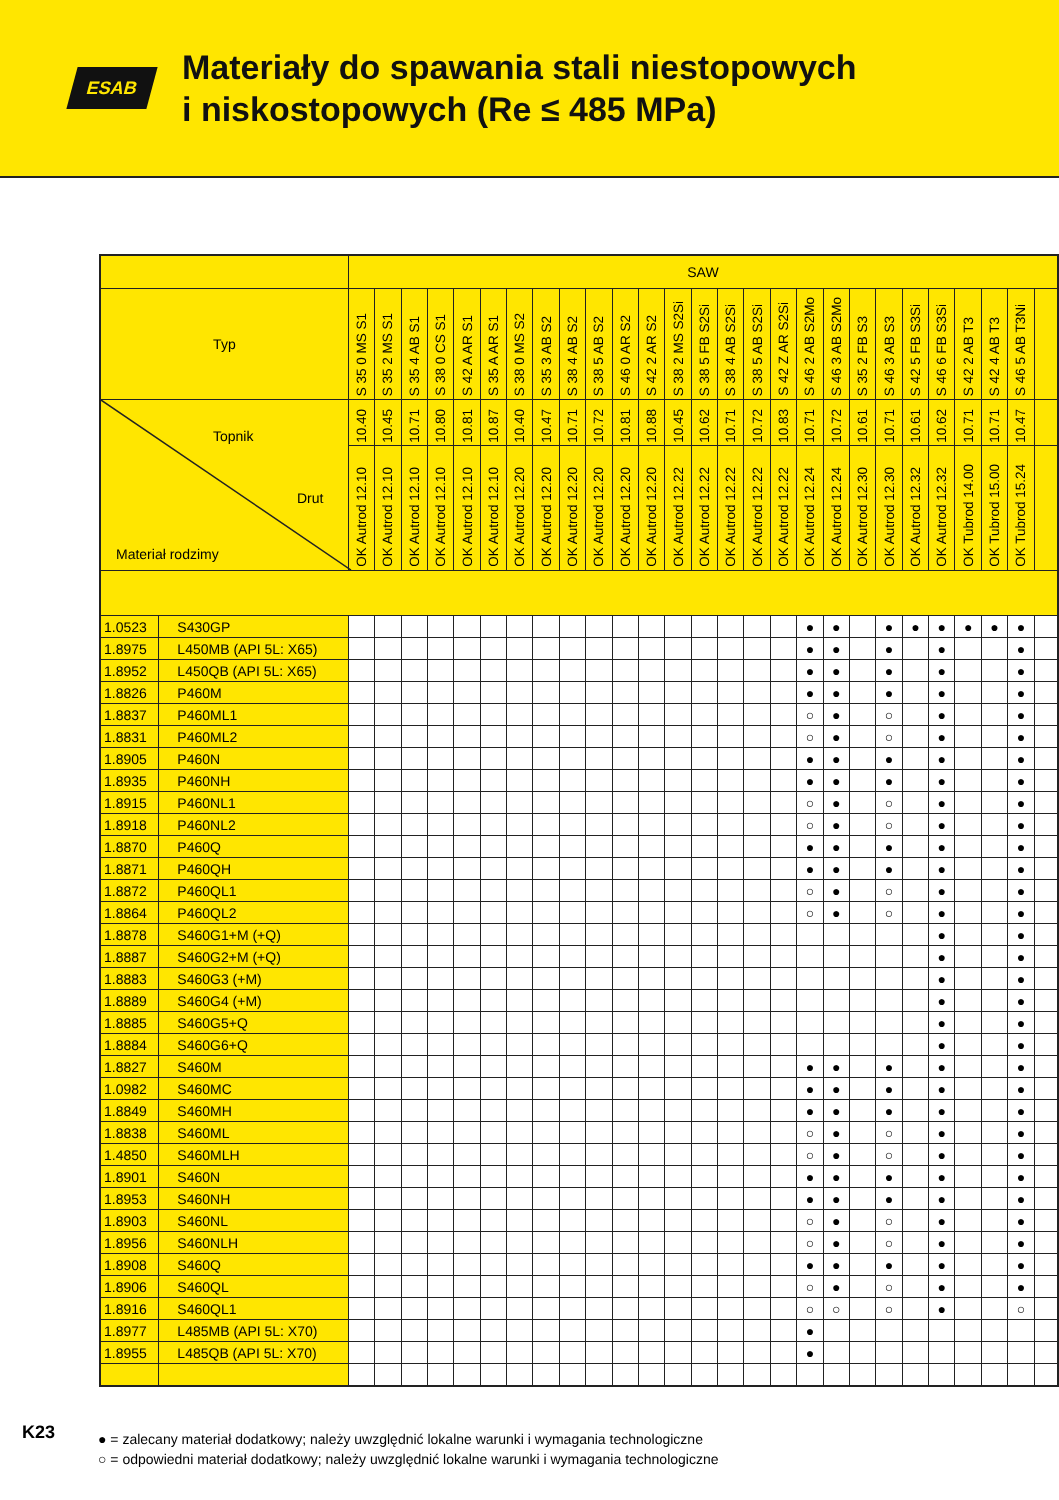ESAB
Materiały do spawania stali niestopowych
i niskostopowych (Re ≤ 485 MPa)
| | | SAW | | | | | | | | | | | | | | | | | | | | | | | | | | |
| Typ | | S 35 0 MS S1 | S 35 2 MS S1 | S 35 4 AB S1 | S 38 0 CS S1 | S 42 A AR S1 | S 35 A AR S1 | S 38 0 MS S2 | S 35 3 AB S2 | S 38 4 AB S2 | S 38 5 AB S2 | S 46 0 AR S2 | S 42 2 AR S2 | S 38 2 MS S2Si | S 38 5 FB S2Si | S 38 4 AB S2Si | S 38 5 AB S2Si | S 42 Z AR S2Si | S 46 2 AB S2Mo | S 46 3 AB S2Mo | S 35 2 FB S3 | S 46 3 AB S3 | S 42 5 FB S3Si | S 46 6 FB S3Si | S 42 2 AB T3 | S 42 4 AB T3 | S 46 5 AB T3Ni | |
| Topnik Drut Materiał rodzimy | | 10.40 | 10.45 | 10.71 | 10.80 | 10.81 | 10.87 | 10.40 | 10.47 | 10.71 | 10.72 | 10.81 | 10.88 | 10.45 | 10.62 | 10.71 | 10.72 | 10.83 | 10.71 | 10.72 | 10.61 | 10.71 | 10.61 | 10.62 | 10.71 | 10.71 | 10.47 | |
| | | OK Autrod 12.10 | OK Autrod 12.10 | OK Autrod 12.10 | OK Autrod 12.10 | OK Autrod 12.10 | OK Autrod 12.10 | OK Autrod 12.20 | OK Autrod 12.20 | OK Autrod 12.20 | OK Autrod 12.20 | OK Autrod 12.20 | OK Autrod 12.20 | OK Autrod 12.22 | OK Autrod 12.22 | OK Autrod 12.22 | OK Autrod 12.22 | OK Autrod 12.22 | OK Autrod 12.24 | OK Autrod 12.24 | OK Autrod 12.30 | OK Autrod 12.30 | OK Autrod 12.32 | OK Autrod 12.32 | OK Tubrod 14.00 | OK Tubrod 15.00 | OK Tubrod 15.24 | |
| 1.0523 | S430GP | | | | | | | | | | | | | | | | | | ● | ● | | ● | ● | ● | ● | ● | ● | |
| 1.8975 | L450MB (API 5L: X65) | | | | | | | | | | | | | | | | | | ● | ● | | ● | | ● | | | ● | |
| 1.8952 | L450QB (API 5L: X65) | | | | | | | | | | | | | | | | | | ● | ● | | ● | | ● | | | ● | |
| 1.8826 | P460M | | | | | | | | | | | | | | | | | | ● | ● | | ● | | ● | | | ● | |
| 1.8837 | P460ML1 | | | | | | | | | | | | | | | | | | ○ | ● | | ○ | | ● | | | ● | |
| 1.8831 | P460ML2 | | | | | | | | | | | | | | | | | | ○ | ● | | ○ | | ● | | | ● | |
| 1.8905 | P460N | | | | | | | | | | | | | | | | | | ● | ● | | ● | | ● | | | ● | |
| 1.8935 | P460NH | | | | | | | | | | | | | | | | | | ● | ● | | ● | | ● | | | ● | |
| 1.8915 | P460NL1 | | | | | | | | | | | | | | | | | | ○ | ● | | ○ | | ● | | | ● | |
| 1.8918 | P460NL2 | | | | | | | | | | | | | | | | | | ○ | ● | | ○ | | ● | | | ● | |
| 1.8870 | P460Q | | | | | | | | | | | | | | | | | | ● | ● | | ● | | ● | | | ● | |
| 1.8871 | P460QH | | | | | | | | | | | | | | | | | | ● | ● | | ● | | ● | | | ● | |
| 1.8872 | P460QL1 | | | | | | | | | | | | | | | | | | ○ | ● | | ○ | | ● | | | ● | |
| 1.8864 | P460QL2 | | | | | | | | | | | | | | | | | | ○ | ● | | ○ | | ● | | | ● | |
| 1.8878 | S460G1+M (+Q) | | | | | | | | | | | | | | | | | | | | | | | ● | | | ● | |
| 1.8887 | S460G2+M (+Q) | | | | | | | | | | | | | | | | | | | | | | | ● | | | ● | |
| 1.8883 | S460G3 (+M) | | | | | | | | | | | | | | | | | | | | | | | ● | | | ● | |
| 1.8889 | S460G4 (+M) | | | | | | | | | | | | | | | | | | | | | | | ● | | | ● | |
| 1.8885 | S460G5+Q | | | | | | | | | | | | | | | | | | | | | | | ● | | | ● | |
| 1.8884 | S460G6+Q | | | | | | | | | | | | | | | | | | | | | | | ● | | | ● | |
| 1.8827 | S460M | | | | | | | | | | | | | | | | | | ● | ● | | ● | | ● | | | ● | |
| 1.0982 | S460MC | | | | | | | | | | | | | | | | | | ● | ● | | ● | | ● | | | ● | |
| 1.8849 | S460MH | | | | | | | | | | | | | | | | | | ● | ● | | ● | | ● | | | ● | |
| 1.8838 | S460ML | | | | | | | | | | | | | | | | | | ○ | ● | | ○ | | ● | | | ● | |
| 1.4850 | S460MLH | | | | | | | | | | | | | | | | | | ○ | ● | | ○ | | ● | | | ● | |
| 1.8901 | S460N | | | | | | | | | | | | | | | | | | ● | ● | | ● | | ● | | | ● | |
| 1.8953 | S460NH | | | | | | | | | | | | | | | | | | ● | ● | | ● | | ● | | | ● | |
| 1.8903 | S460NL | | | | | | | | | | | | | | | | | | ○ | ● | | ○ | | ● | | | ● | |
| 1.8956 | S460NLH | | | | | | | | | | | | | | | | | | ○ | ● | | ○ | | ● | | | ● | |
| 1.8908 | S460Q | | | | | | | | | | | | | | | | | | ● | ● | | ● | | ● | | | ● | |
| 1.8906 | S460QL | | | | | | | | | | | | | | | | | | ○ | ● | | ○ | | ● | | | ● | |
| 1.8916 | S460QL1 | | | | | | | | | | | | | | | | | | ○ | ○ | | ○ | | ● | | | ○ | |
| 1.8977 | L485MB (API 5L: X70) | | | | | | | | | | | | | | | | | | ● | | | | | | | | | |
| 1.8955 | L485QB (API 5L: X70) | | | | | | | | | | | | | | | | | | ● | | | | | | | | | |
● = zalecany materiał dodatkowy; należy uwzględnić lokalne warunki i wymagania technologiczne
○ = odpowiedni materiał dodatkowy; należy uwzględnić lokalne warunki i wymagania technologiczne
K23